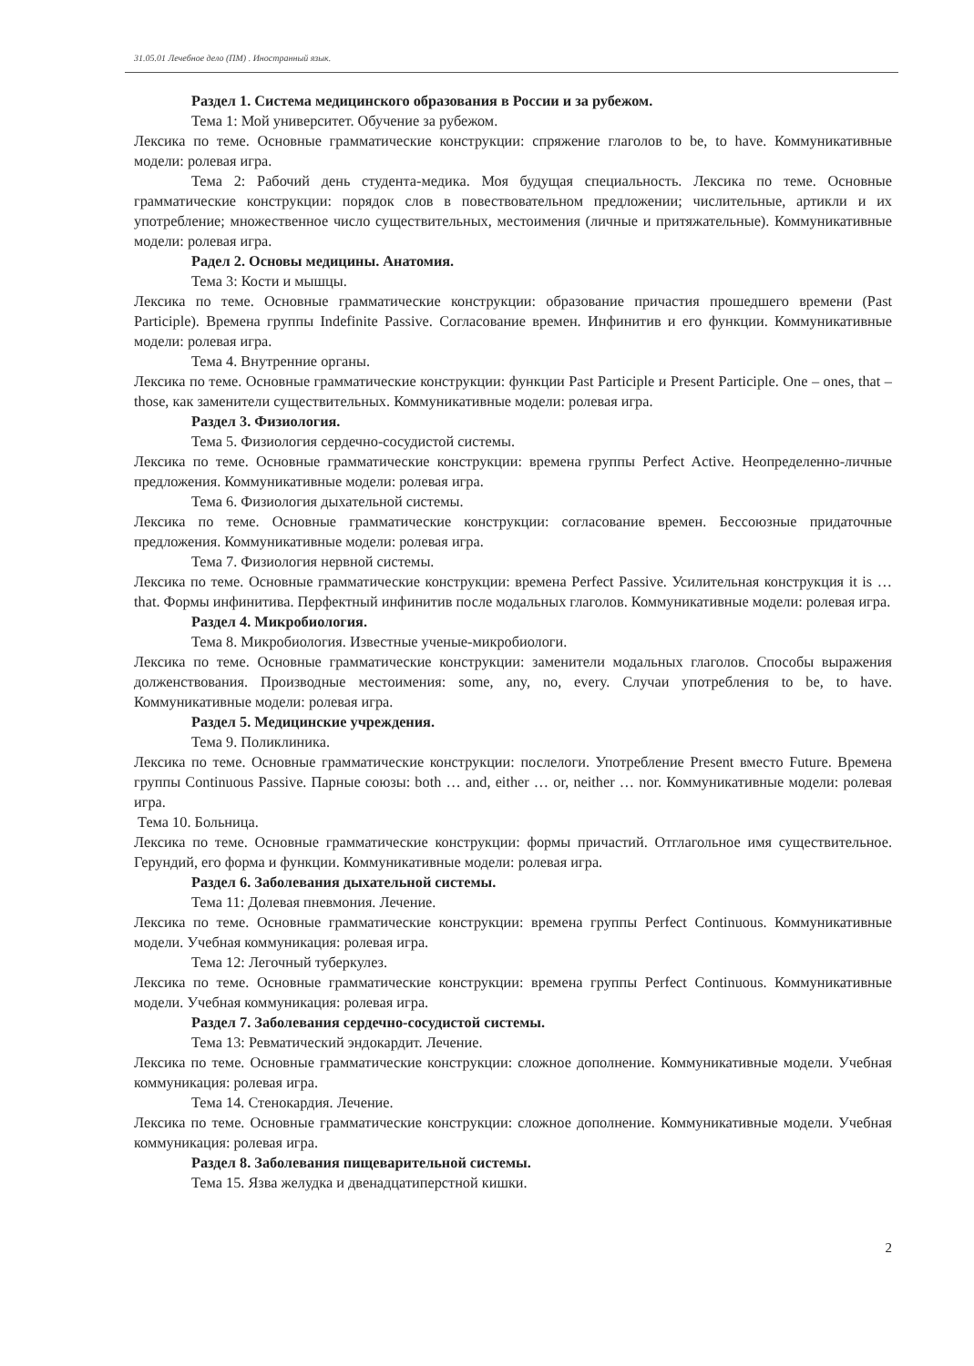31.05.01 Лечебное дело (ПМ) . Иностранный язык.
Раздел 1. Система медицинского образования в России и за рубежом.
Тема 1: Мой университет. Обучение за рубежом.
Лексика по теме. Основные грамматические конструкции: спряжение глаголов to be, to have. Коммуникативные модели: ролевая игра.
Тема 2: Рабочий день студента-медика. Моя будущая специальность. Лексика по теме. Основные грамматические конструкции: порядок слов в повествовательном предложении; числительные, артикли и их употребление; множественное число существительных, местоимения (личные и притяжательные). Коммуникативные модели: ролевая игра.
Радел 2. Основы медицины. Анатомия.
Тема 3: Кости и мышцы.
Лексика по теме. Основные грамматические конструкции: образование причастия прошедшего времени (Past Participle). Времена группы Indefinite Passive. Согласование времен. Инфинитив и его функции. Коммуникативные модели: ролевая игра.
Тема 4. Внутренние органы.
Лексика по теме. Основные грамматические конструкции: функции Past Participle и Present Participle. One – ones, that – those, как заменители существительных. Коммуникативные модели: ролевая игра.
Раздел 3. Физиология.
Тема 5. Физиология сердечно-сосудистой системы.
Лексика по теме. Основные грамматические конструкции: времена группы Perfect Active. Неопределенно-личные предложения. Коммуникативные модели: ролевая игра.
Тема 6. Физиология дыхательной системы.
Лексика по теме. Основные грамматические конструкции: согласование времен. Бессоюзные придаточные предложения. Коммуникативные модели: ролевая игра.
Тема 7. Физиология нервной системы.
Лексика по теме. Основные грамматические конструкции: времена Perfect Passive. Усилительная конструкция it is … that. Формы инфинитива. Перфектный инфинитив после модальных глаголов. Коммуникативные модели: ролевая игра.
Раздел 4. Микробиология.
Тема 8. Микробиология. Известные ученые-микробиологи.
Лексика по теме. Основные грамматические конструкции: заменители модальных глаголов. Способы выражения долженствования. Производные местоимения: some, any, no, every. Случаи употребления to be, to have. Коммуникативные модели: ролевая игра.
Раздел 5. Медицинские учреждения.
Тема 9. Поликлиника.
Лексика по теме. Основные грамматические конструкции: послелоги. Употребление Present вместо Future. Времена группы Continuous Passive. Парные союзы: both … and, either … or, neither … nor. Коммуникативные модели: ролевая игра.
Тема 10. Больница.
Лексика по теме. Основные грамматические конструкции: формы причастий. Отглагольное имя существительное. Герундий, его форма и функции. Коммуникативные модели: ролевая игра.
Раздел 6. Заболевания дыхательной системы.
Тема 11: Долевая пневмония. Лечение.
Лексика по теме. Основные грамматические конструкции: времена группы Perfect Continuous. Коммуникативные модели. Учебная коммуникация: ролевая игра.
Тема 12: Легочный туберкулез.
Лексика по теме. Основные грамматические конструкции: времена группы Perfect Continuous. Коммуникативные модели. Учебная коммуникация: ролевая игра.
Раздел 7. Заболевания сердечно-сосудистой системы.
Тема 13: Ревматический эндокардит. Лечение.
Лексика по теме. Основные грамматические конструкции: сложное дополнение. Коммуникативные модели. Учебная коммуникация: ролевая игра.
Тема 14. Стенокардия. Лечение.
Лексика по теме. Основные грамматические конструкции: сложное дополнение. Коммуникативные модели. Учебная коммуникация: ролевая игра.
Раздел 8. Заболевания пищеварительной системы.
Тема 15. Язва желудка и двенадцатиперстной кишки.
2